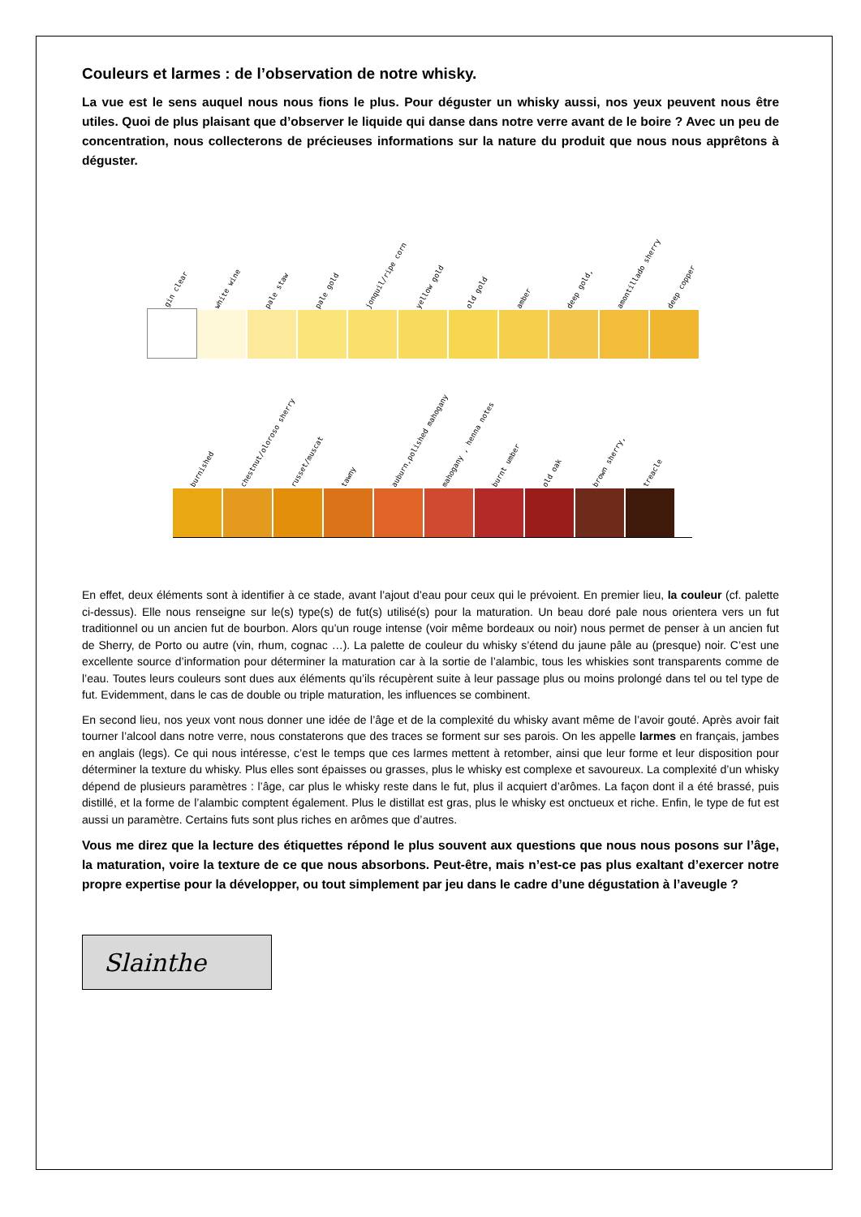Couleurs et larmes : de l’observation de notre whisky.
La vue est le sens auquel nous nous fions le plus. Pour déguster un whisky aussi, nos yeux peuvent nous être utiles. Quoi de plus plaisant que d’observer le liquide qui danse dans notre verre avant de le boire ? Avec un peu de concentration, nous collecterons de précieuses informations sur la nature du produit que nous nous apprêtons à déguster.
gin clear
white wine
pale staw
pale gold
jonquil/ripe corn
yellow gold
old gold
amber
deep gold,
amontillado sherry
deep copper
burnished
chestnut/oloroso sherry
russet/muscat
tawny
auburn,polished mahogany
mahogany , henna notes
burnt umber
old oak
brown sherry,
treacle
En effet, deux éléments sont à identifier à ce stade, avant l’ajout d’eau pour ceux qui le prévoient. En premier lieu, la couleur (cf. palette ci-dessus). Elle nous renseigne sur le(s) type(s) de fut(s) utilisé(s) pour la maturation. Un beau doré pale nous orientera vers un fut traditionnel ou un ancien fut de bourbon. Alors qu’un rouge intense (voir même bordeaux ou noir) nous permet de penser à un ancien fut de Sherry, de Porto ou autre (vin, rhum, cognac …). La palette de couleur du whisky s’étend du jaune pâle au (presque) noir. C’est une excellente source d’information pour déterminer la maturation car à la sortie de l’alambic, tous les whiskies sont transparents comme de l’eau. Toutes leurs couleurs sont dues aux éléments qu’ils récupèrent suite à leur passage plus ou moins prolongé dans tel ou tel type de fut. Evidemment, dans le cas de double ou triple maturation, les influences se combinent.
En second lieu, nos yeux vont nous donner une idée de l’âge et de la complexité du whisky avant même de l’avoir gouté. Après avoir fait tourner l’alcool dans notre verre, nous constaterons que des traces se forment sur ses parois. On les appelle larmes en français, jambes en anglais (legs). Ce qui nous intéresse, c’est le temps que ces larmes mettent à retomber, ainsi que leur forme et leur disposition pour déterminer la texture du whisky. Plus elles sont épaisses ou grasses, plus le whisky est complexe et savoureux. La complexité d’un whisky dépend de plusieurs paramètres : l’âge, car plus le whisky reste dans le fut, plus il acquiert d’arômes. La façon dont il a été brassé, puis distillé, et la forme de l’alambic comptent également. Plus le distillat est gras, plus le whisky est onctueux et riche. Enfin, le type de fut est aussi un paramètre. Certains futs sont plus riches en arômes que d’autres.
Vous me direz que la lecture des étiquettes répond le plus souvent aux questions que nous nous posons sur l’âge, la maturation, voire la texture de ce que nous absorbons. Peut-être, mais n’est-ce pas plus exaltant d’exercer notre propre expertise pour la développer, ou tout simplement par jeu dans le cadre d’une dégustation à l’aveugle ?
Slainthe